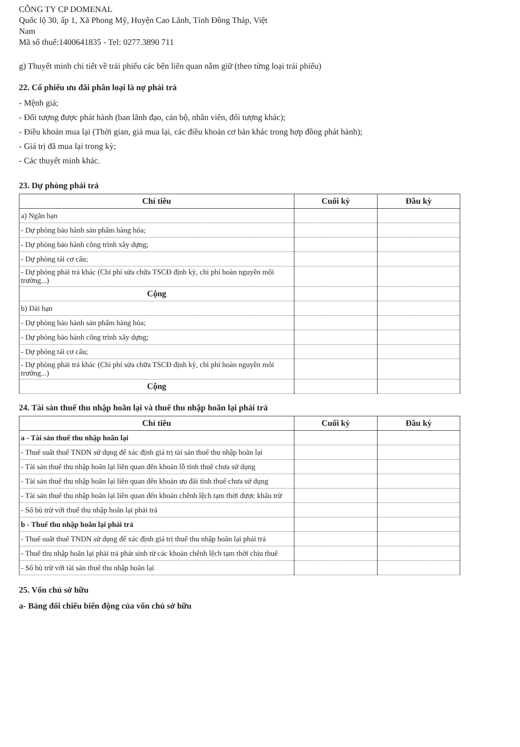CÔNG TY CP DOMENAL
Quốc lộ 30, ấp 1, Xã Phong Mỹ, Huyện Cao Lãnh, Tỉnh Đồng Tháp, Việt
Nam
Mã số thuế:1400641835 - Tel: 0277.3890 711
g) Thuyết minh chi tiết về trái phiếu các bên liên quan nắm giữ (theo từng loại trái phiếu)
22. Cổ phiếu ưu đãi phân loại là nợ phải trả
- Mệnh giá;
- Đối tượng được phát hành (ban lãnh đạo, cán bộ, nhân viên, đối tượng khác);
- Điều khoản mua lại (Thời gian, giá mua lại, các điều khoản cơ bản khác trong hợp đồng phát hành);
- Giá trị đã mua lại trong kỳ;
- Các thuyết minh khác.
23. Dự phòng phải trả
| Chỉ tiêu | Cuối kỳ | Đầu kỳ |
| --- | --- | --- |
| a) Ngắn hạn | | |
| - Dự phòng bảo hành sản phẩm hàng hóa; | | |
| - Dự phòng bảo hành công trình xây dựng; | | |
| - Dự phòng tái cơ cấu; | | |
| - Dự phòng phải trả khác (Chi phí sửa chữa TSCĐ định kỳ, chi phí hoàn nguyên môi trường...) | | |
| Cộng | | |
| b) Dài hạn | | |
| - Dự phòng bảo hành sản phẩm hàng hóa; | | |
| - Dự phòng bảo hành công trình xây dựng; | | |
| - Dự phòng tái cơ cấu; | | |
| - Dự phòng phải trả khác (Chi phí sửa chữa TSCĐ định kỳ, chi phí hoàn nguyên môi trường...) | | |
| Cộng | | |
24. Tài sản thuế thu nhập hoãn lại và thuế thu nhập hoãn lại phải trả
| Chỉ tiêu | Cuối kỳ | Đầu kỳ |
| --- | --- | --- |
| a - Tài sản thuế thu nhập hoãn lại | | |
| - Thuế suất thuế TNDN sử dụng để xác định giá trị tài sản thuế thu nhập hoãn lại | | |
| - Tài sản thuế thu nhập hoãn lại liên quan đến khoản lỗ tính thuế chưa sử dụng | | |
| - Tài sản thuế thu nhập hoãn lại liên quan đến khoản ưu đãi tính thuế chưa sử dụng | | |
| - Tài sản thuế thu nhập hoãn lại liên quan đến khoản chênh lệch tạm thời được khấu trừ | | |
| - Số bù trừ với thuế thu nhập hoãn lại phải trả | | |
| b - Thuế thu nhập hoãn lại phải trả | | |
| - Thuế suất thuế TNDN sử dụng để xác định giá trị thuế thu nhập hoãn lại phải trả | | |
| - Thuế thu nhập hoãn lại phải trả phát sinh từ các khoản chênh lệch tạm thời chịu thuế | | |
| - Số bù trừ với tài sản thuế thu nhập hoãn lại | | |
25. Vốn chủ sở hữu
a- Bảng đối chiếu biến động của vốn chủ sở hữu